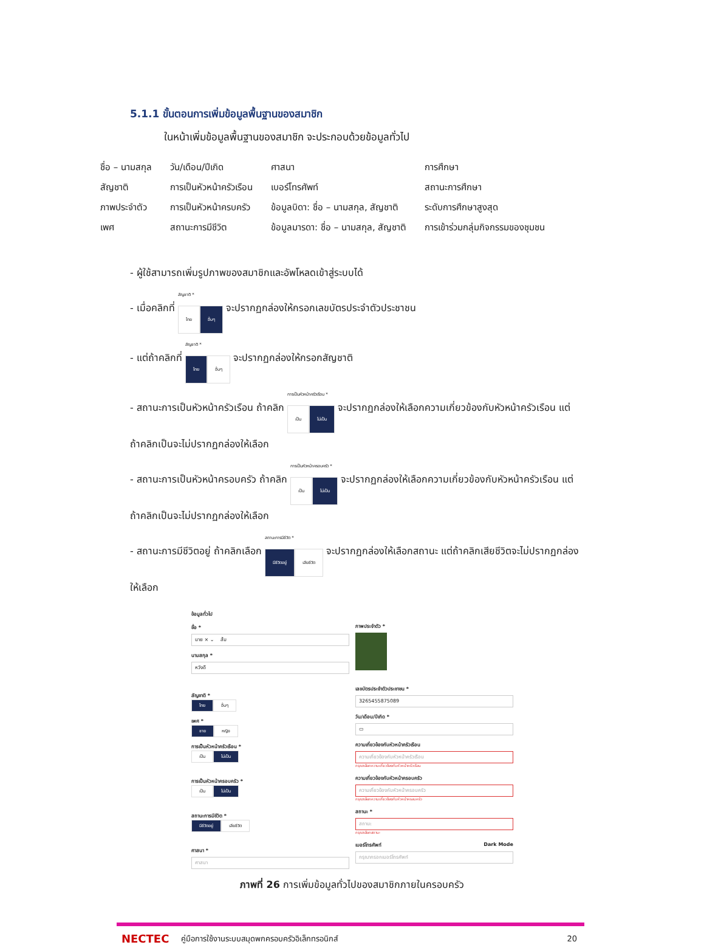5.1.1 ขั้นตอนการเพิ่มข้อมูลพื้นฐานของสมาชิก
ในหน้าเพิ่มข้อมูลพื้นฐานของสมาชิก จะประกอบด้วยข้อมูลทั่วไป
| ชื่อ – นามสกุล | วัน/เดือน/ปีเกิด | ศาสนา | การศึกษา |
| สัญชาติ | การเป็นหัวหน้าครัวเรือน | เบอร์โทรศัพท์ | สถานะการศึกษา |
| ภาพประจำตัว | การเป็นหัวหน้าครบครัว | ข้อมูลบิดา: ชื่อ – นามสกุล, สัญชาติ | ระดับการศึกษาสูงสุด |
| เพศ | สถานะการมีชีวิต | ข้อมูลมารดา: ชื่อ – นามสกุล, สัญชาติ | การเข้าร่วมกลุ่มกิจกรรมของชุมชน |
- ผู้ใช้สามารถเพิ่มรูปภาพของสมาชิกและอัพโหลดเข้าสู่ระบบได้
- เมื่อคลิกที่ สัญชาติ *
ไทย อื่นๆ จะปรากฏกล่องให้กรอกเลขบัตรประจำตัวประชาชน
- แต่ถ้าคลิกที่ สัญชาติ *
ไทย อื่นๆ จะปรากฏกล่องให้กรอกสัญชาติ
- สถานะการเป็นหัวหน้าครัวเรือน ถ้าคลิก การเป็นหัวหน้าครัวเรือน *
เป็น ไม่เป็น จะปรากฏกล่องให้เลือกความเกี่ยวข้องกับหัวหน้าครัวเรือน แต่ถ้าคลิกเป็นจะไม่ปรากฏกล่องให้เลือก
- สถานะการเป็นหัวหน้าครอบครัว ถ้าคลิก การเป็นหัวหน้าครอบครัว *
เป็น ไม่เป็น จะปรากฏกล่องให้เลือกความเกี่ยวข้องกับหัวหน้าครัวเรือน แต่ถ้าคลิกเป็นจะไม่ปรากฏกล่องให้เลือก
- สถานะการมีชีวิตอยู่ ถ้าคลิกเลือก สถานะการมีชีวิต *
มีชีวิตอยู่ เสียชีวิต จะปรากฏกล่องให้เลือกสถานะ แต่ถ้าคลิกเสียชีวิตจะไม่ปรากฏกล่องให้เลือก
ข้อมูลทั่วไป
ชื่อ *
นาย × ⌄ ส้ม
นามสกุล *
หวังดี
สัญชาติ *
ไทย อื่นๆ
เพศ *
ชาย หญิง
การเป็นหัวหน้าครัวเรือน *
เป็น ไม่เป็น
การเป็นหัวหน้าครอบครัว *
เป็น ไม่เป็น
สถานะการมีชีวิต *
มีชีวิตอยู่ เสียชีวิต
ศาสนา *
ศาสนา
ภาพประจำตัว *
เลขบัตรประจำตัวประชาชน *
3265455875089
วัน/เดือน/ปีเกิด *
▭
ความเกี่ยวข้องกับหัวหน้าครัวเรือน
ความเกี่ยวข้องกับหัวหน้าครัวเรือน
กรุณาเลือกความเกี่ยวข้องกับหัวหน้าครัวเรือน
ความเกี่ยวข้องกับหัวหน้าครอบครัว
ความเกี่ยวข้องกับหัวหน้าครอบครัว
กรุณาเลือกความเกี่ยวข้องกับหัวหน้าครอบครัว
สถานะ *
สถานะ
กรุณาเลือกสถานะ
เบอร์โทรศัพท์ Dark Mode
กรุณากรอกเบอร์โทรศัพท์
ภาพที่ 26 การเพิ่มข้อมูลทั่วไปของสมาชิกภายในครอบครัว
NECTEC คู่มือการใช้งานระบบสมุดพกครอบครัวอิเล็กทรอนิกส์ 20